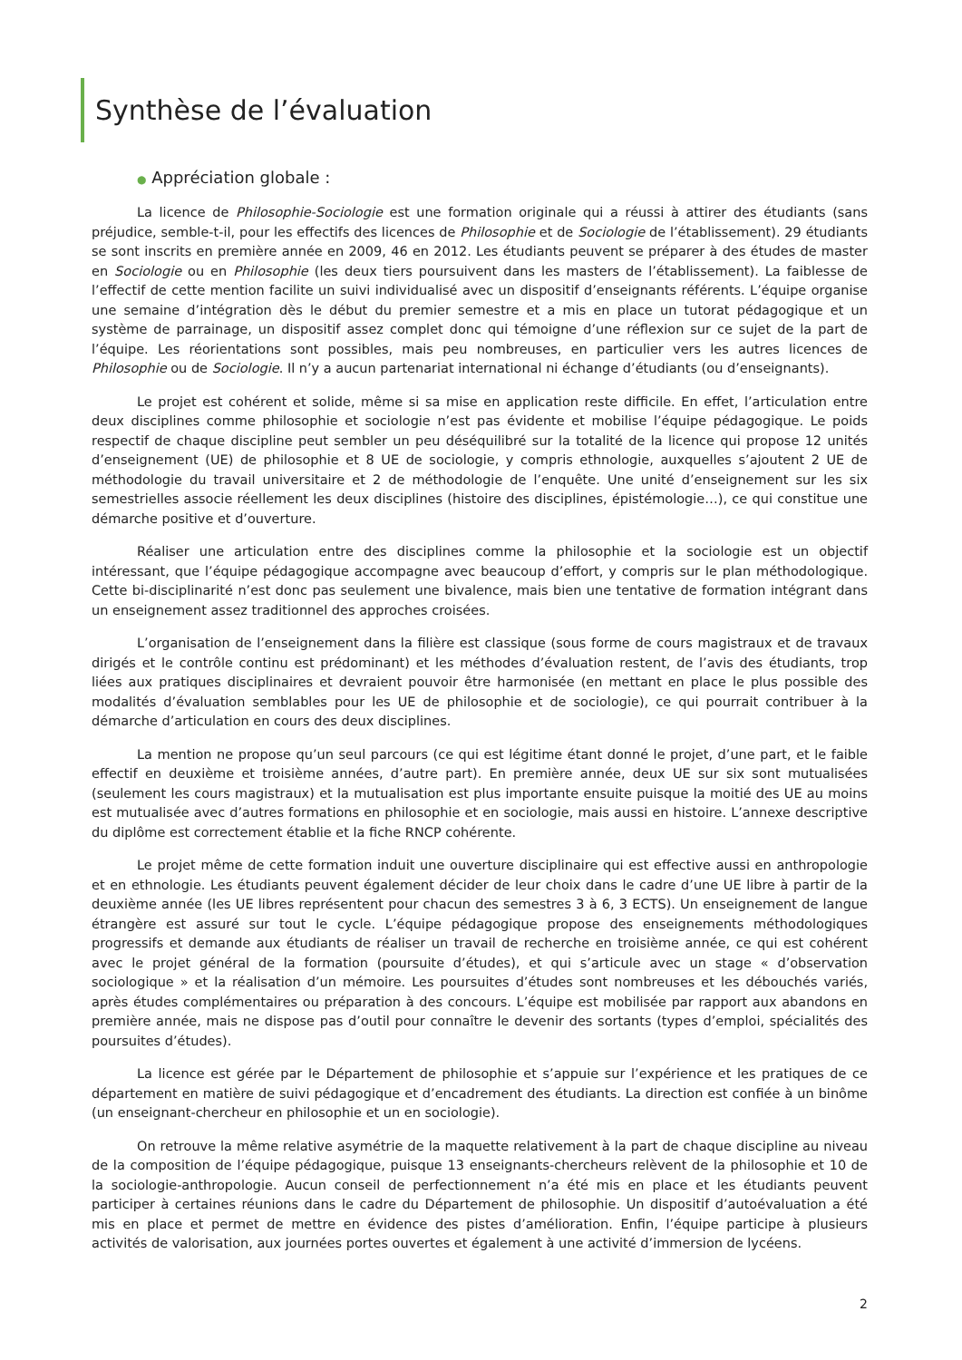Synthèse de l’évaluation
● Appréciation globale :
La licence de Philosophie-Sociologie est une formation originale qui a réussi à attirer des étudiants (sans préjudice, semble-t-il, pour les effectifs des licences de Philosophie et de Sociologie de l’établissement). 29 étudiants se sont inscrits en première année en 2009, 46 en 2012. Les étudiants peuvent se préparer à des études de master en Sociologie ou en Philosophie (les deux tiers poursuivent dans les masters de l’établissement). La faiblesse de l’effectif de cette mention facilite un suivi individualisé avec un dispositif d’enseignants référents. L’équipe organise une semaine d’intégration dès le début du premier semestre et a mis en place un tutorat pédagogique et un système de parrainage, un dispositif assez complet donc qui témoigne d’une réflexion sur ce sujet de la part de l’équipe. Les réorientations sont possibles, mais peu nombreuses, en particulier vers les autres licences de Philosophie ou de Sociologie. Il n’y a aucun partenariat international ni échange d’étudiants (ou d’enseignants).
Le projet est cohérent et solide, même si sa mise en application reste difficile. En effet, l’articulation entre deux disciplines comme philosophie et sociologie n’est pas évidente et mobilise l’équipe pédagogique. Le poids respectif de chaque discipline peut sembler un peu déséquilibré sur la totalité de la licence qui propose 12 unités d’enseignement (UE) de philosophie et 8 UE de sociologie, y compris ethnologie, auxquelles s’ajoutent 2 UE de méthodologie du travail universitaire et 2 de méthodologie de l’enquête. Une unité d’enseignement sur les six semestrielles associe réellement les deux disciplines (histoire des disciplines, épistémologie…), ce qui constitue une démarche positive et d’ouverture.
Réaliser une articulation entre des disciplines comme la philosophie et la sociologie est un objectif intéressant, que l’équipe pédagogique accompagne avec beaucoup d’effort, y compris sur le plan méthodologique. Cette bi-disciplinarité n’est donc pas seulement une bivalence, mais bien une tentative de formation intégrant dans un enseignement assez traditionnel des approches croisées.
L’organisation de l’enseignement dans la filière est classique (sous forme de cours magistraux et de travaux dirigés et le contrôle continu est prédominant) et les méthodes d’évaluation restent, de l’avis des étudiants, trop liées aux pratiques disciplinaires et devraient pouvoir être harmonisée (en mettant en place le plus possible des modalités d’évaluation semblables pour les UE de philosophie et de sociologie), ce qui pourrait contribuer à la démarche d’articulation en cours des deux disciplines.
La mention ne propose qu’un seul parcours (ce qui est légitime étant donné le projet, d’une part, et le faible effectif en deuxième et troisième années, d’autre part). En première année, deux UE sur six sont mutualisées (seulement les cours magistraux) et la mutualisation est plus importante ensuite puisque la moitié des UE au moins est mutualisée avec d’autres formations en philosophie et en sociologie, mais aussi en histoire. L’annexe descriptive du diplôme est correctement établie et la fiche RNCP cohérente.
Le projet même de cette formation induit une ouverture disciplinaire qui est effective aussi en anthropologie et en ethnologie. Les étudiants peuvent également décider de leur choix dans le cadre d’une UE libre à partir de la deuxième année (les UE libres représentent pour chacun des semestres 3 à 6, 3 ECTS). Un enseignement de langue étrangère est assuré sur tout le cycle. L’équipe pédagogique propose des enseignements méthodologiques progressifs et demande aux étudiants de réaliser un travail de recherche en troisième année, ce qui est cohérent avec le projet général de la formation (poursuite d’études), et qui s’articule avec un stage « d’observation sociologique » et la réalisation d’un mémoire. Les poursuites d’études sont nombreuses et les débouchés variés, après études complémentaires ou préparation à des concours. L’équipe est mobilisée par rapport aux abandons en première année, mais ne dispose pas d’outil pour connaître le devenir des sortants (types d’emploi, spécialités des poursuites d’études).
La licence est gérée par le Département de philosophie et s’appuie sur l’expérience et les pratiques de ce département en matière de suivi pédagogique et d’encadrement des étudiants. La direction est confiée à un binôme (un enseignant-chercheur en philosophie et un en sociologie).
On retrouve la même relative asymétrie de la maquette relativement à la part de chaque discipline au niveau de la composition de l’équipe pédagogique, puisque 13 enseignants-chercheurs relèvent de la philosophie et 10 de la sociologie-anthropologie. Aucun conseil de perfectionnement n’a été mis en place et les étudiants peuvent participer à certaines réunions dans le cadre du Département de philosophie. Un dispositif d’autoévaluation a été mis en place et permet de mettre en évidence des pistes d’amélioration. Enfin, l’équipe participe à plusieurs activités de valorisation, aux journées portes ouvertes et également à une activité d’immersion de lycéens.
2